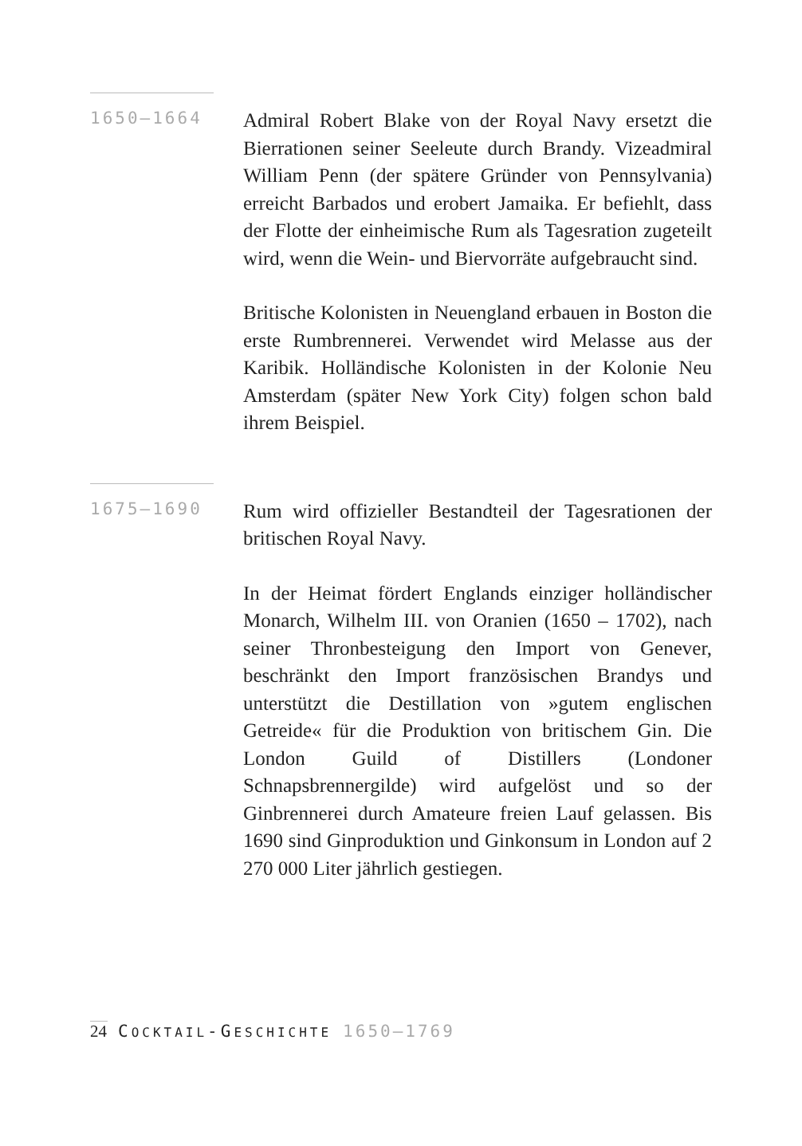1650–1664
Admiral Robert Blake von der Royal Navy ersetzt die Bierrationen seiner Seeleute durch Brandy. Vizeadmiral William Penn (der spätere Gründer von Pennsylvania) erreicht Barbados und erobert Jamaika. Er befiehlt, dass der Flotte der einheimische Rum als Tagesration zugeteilt wird, wenn die Wein- und Biervorräte aufgebraucht sind.
Britische Kolonisten in Neuengland erbauen in Boston die erste Rumbrennerei. Verwendet wird Melasse aus der Karibik. Holländische Kolonisten in der Kolonie Neu Amsterdam (später New York City) folgen schon bald ihrem Beispiel.
1675–1690
Rum wird offizieller Bestandteil der Tagesrationen der britischen Royal Navy.
In der Heimat fördert Englands einziger holländischer Monarch, Wilhelm III. von Oranien (1650 – 1702), nach seiner Thronbesteigung den Import von Genever, beschränkt den Import französischen Brandys und unterstützt die Destillation von »gutem englischen Getreide« für die Produktion von britischem Gin. Die London Guild of Distillers (Londoner Schnapsbrennergilde) wird aufgelöst und so der Ginbrennerei durch Amateure freien Lauf gelassen. Bis 1690 sind Ginproduktion und Ginkonsum in London auf 2 270 000 Liter jährlich gestiegen.
24 COCKTAIL-GESCHICHTE 1650–1769